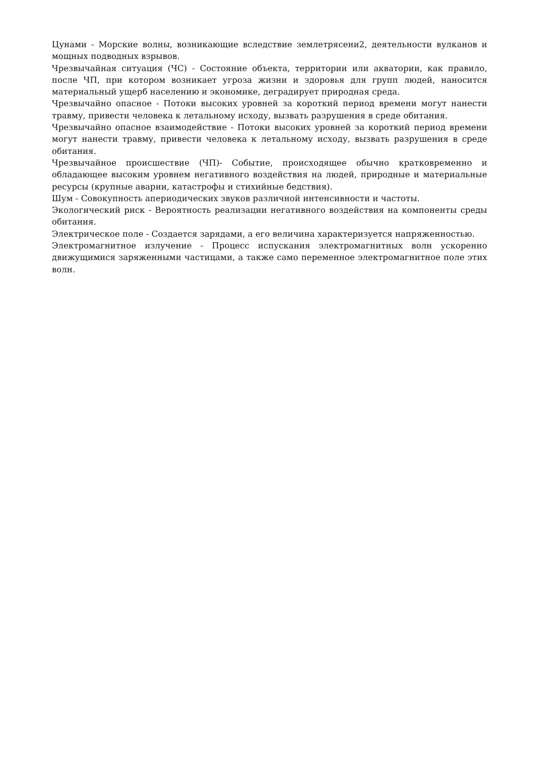Цунами - Морские волны, возникающие вследствие землетрясени2, деятельности вулканов и мощных подводных взрывов.
Чрезвычайная ситуация (ЧС) - Состояние объекта, территории или акватории, как правило, после ЧП, при котором возникает угроза жизни и здоровья для групп людей, наносится материальный ущерб населению и экономике, деградирует природная среда.
Чрезвычайно опасное - Потоки высоких уровней за короткий период времени могут нанести травму, привести человека к летальному исходу, вызвать разрушения в среде обитания.
Чрезвычайно опасное взаимодействие - Потоки высоких уровней за короткий период времени могут нанести травму, привести человека к летальному исходу, вызвать разрушения в среде обитания.
Чрезвычайное происшествие (ЧП)- Событие, происходящее обычно кратковременно и обладающее высоким уровнем негативного воздействия на людей, природные и материальные ресурсы (крупные аварии, катастрофы и стихийные бедствия).
Шум - Совокупность апериодических звуков различной интенсивности и частоты.
Экологический риск - Вероятность реализации негативного воздействия на компоненты среды обитания.
Электрическое поле - Создается зарядами, а его величина характеризуется напряженностью.
Электромагнитное излучение - Процесс испускания электромагнитных волн ускоренно движущимися заряженными частицами, а также само переменное электромагнитное поле этих волн.